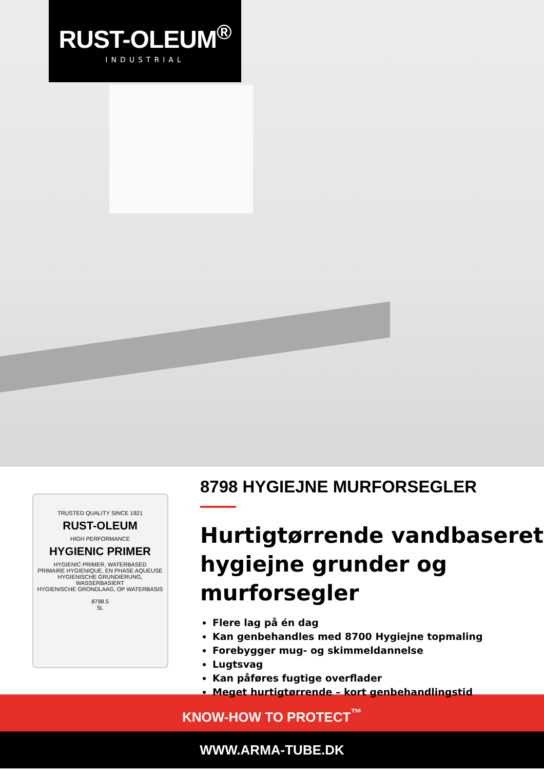RUST-OLEUM<sup>®</sup>
INDUSTRIAL
TRUSTED QUALITY SINCE 1921
RUST-OLEUM
HIGH PERFORMANCE
HYGIENIC PRIMER
HYGIENIC PRIMER, WATERBASED
PRIMAIRE HYGIENIQUE, EN PHASE AQUEUSE
HYGIENISCHE GRUNDIERUNG, WASSERBASIERT
HYGIENISCHE GRONDLAAG, OP WATERBASIS
8798.5
5L
8798 HYGIEJNE MURFORSEGLER
Hurtigtørrende vandbaseret hygiejne grunder og murforsegler
Flere lag på én dag
Kan genbehandles med 8700 Hygiejne topmaling
Forebygger mug- og skimmeldannelse
Lugtsvag
Kan påføres fugtige overflader
Meget hurtigtørrende – kort genbehandlingstid
KNOW-HOW TO PROTECT<sup>™</sup>
WWW.ARMA-TUBE.DK